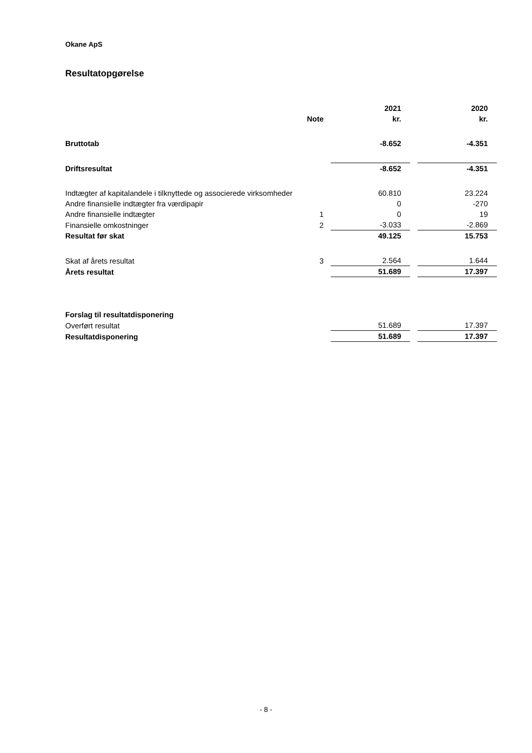Okane ApS
Resultatopgørelse
| | | | 2021 | | 2020 |
| --- | --- | --- | --- | --- | --- |
| | Note | | kr. | | kr. |
| Bruttotab | | | -8.652 | | -4.351 |
| Driftsresultat | | | -8.652 | | -4.351 |
| Indtægter af kapitalandele i tilknyttede og associerede virksomheder | | | 60.810 | | 23.224 |
| Andre finansielle indtægter fra værdipapir | | | 0 | | -270 |
| Andre finansielle indtægter | 1 | | 0 | | 19 |
| Finansielle omkostninger | 2 | | -3.033 | | -2.869 |
| Resultat før skat | | | 49.125 | | 15.753 |
| Skat af årets resultat | 3 | | 2.564 | | 1.644 |
| Årets resultat | | | 51.689 | | 17.397 |
| Forslag til resultatdisponering | | | | | |
| Overført resultat | | | 51.689 | | 17.397 |
| Resultatdisponering | | | 51.689 | | 17.397 |
- 8 -